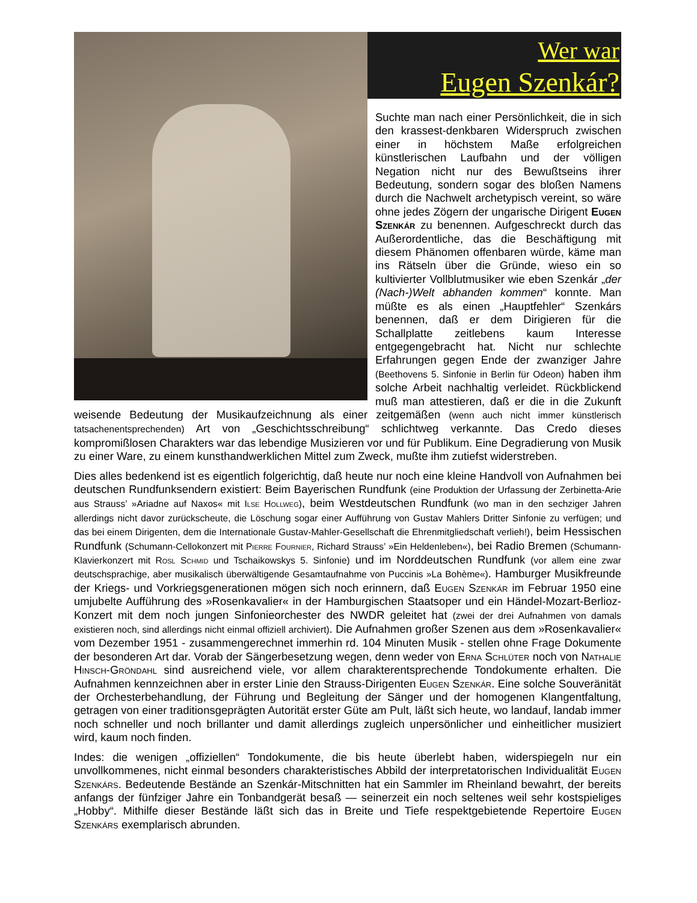Wer war
Eugen Szenkár?
Suchte man nach einer Persönlichkeit, die in sich den krassest-denkbaren Widerspruch zwischen einer in höchstem Maße erfolgreichen künstlerischen Laufbahn und der völligen Negation nicht nur des Bewußtseins ihrer Bedeutung, sondern sogar des bloßen Namens durch die Nachwelt archetypisch vereint, so wäre ohne jedes Zögern der ungarische Dirigent Eugen Szenkár zu benennen. Aufgeschreckt durch das Außerordentliche, das die Beschäftigung mit diesem Phänomen offenbaren würde, käme man ins Rätseln über die Gründe, wieso ein so kultivierter Vollblutmusiker wie eben Szenkár „der (Nach-)Welt abhanden kommen“ konnte. Man müßte es als einen „Hauptfehler“ Szenkárs benennen, daß er dem Dirigieren für die Schallplatte zeitlebens kaum Interesse entgegengebracht hat. Nicht nur schlechte Erfahrungen gegen Ende der zwanziger Jahre (Beethovens 5. Sinfonie in Berlin für Odeon) haben ihm solche Arbeit nachhaltig verleidet. Rückblickend muß man attestieren, daß er die in die Zukunft weisende Bedeutung der Musikaufzeichnung als einer zeitgemäßen (wenn auch nicht immer künstlerisch tatsachenentsprechenden) Art von „Geschichtsschreibung“ schlichtweg verkannte. Das Credo dieses kompromißlosen Charakters war das lebendige Musizieren vor und für Publikum. Eine Degradierung von Musik zu einer Ware, zu einem kunsthandwerklichen Mittel zum Zweck, mußte ihm zutiefst widerstreben.
Dies alles bedenkend ist es eigentlich folgerichtig, daß heute nur noch eine kleine Handvoll von Aufnahmen bei deutschen Rundfunksendern existiert: Beim Bayerischen Rundfunk (eine Produktion der Urfassung der Zerbinetta-Arie aus Strauss’ »Ariadne auf Naxos« mit Ilse Hollweg), beim Westdeutschen Rundfunk (wo man in den sechziger Jahren allerdings nicht davor zurückscheute, die Löschung sogar einer Aufführung von Gustav Mahlers Dritter Sinfonie zu verfügen; und das bei einem Dirigenten, dem die Internationale Gustav-Mahler-Gesellschaft die Ehrenmitgliedschaft verlieh!), beim Hessischen Rundfunk (Schumann-Cellokonzert mit Pierre Fournier, Richard Strauss’ »Ein Heldenleben«), bei Radio Bremen (Schumann-Klavierkonzert mit Rosl Schmid und Tschaikowskys 5. Sinfonie) und im Norddeutschen Rundfunk (vor allem eine zwar deutschsprachige, aber musikalisch überwältigende Gesamtaufnahme von Puccinis »La Bohème«). Hamburger Musikfreunde der Kriegs- und Vorkriegsgenerationen mögen sich noch erinnern, daß Eugen Szenkár im Februar 1950 eine umjubelte Aufführung des »Rosenkavalier« in der Hamburgischen Staatsoper und ein Händel-Mozart-Berlioz-Konzert mit dem noch jungen Sinfonieorchester des NWDR geleitet hat (zwei der drei Aufnahmen von damals existieren noch, sind allerdings nicht einmal offiziell archiviert). Die Aufnahmen großer Szenen aus dem »Rosenkavalier« vom Dezember 1951 - zusammengerechnet immerhin rd. 104 Minuten Musik - stellen ohne Frage Dokumente der besonderen Art dar. Vorab der Sängerbesetzung wegen, denn weder von Erna Schlüter noch von Nathalie Hinsch-Gröndahl sind ausreichend viele, vor allem charakterentsprechende Tondokumente erhalten. Die Aufnahmen kennzeichnen aber in erster Linie den Strauss-Dirigenten Eugen Szenkár. Eine solche Souveränität der Orchesterbehandlung, der Führung und Begleitung der Sänger und der homogenen Klangentfaltung, getragen von einer traditionsgeprägten Autorität erster Güte am Pult, läßt sich heute, wo landauf, landab immer noch schneller und noch brillanter und damit allerdings zugleich unpersönlicher und einheitlicher musiziert wird, kaum noch finden.
Indes: die wenigen „offiziellen“ Tondokumente, die bis heute überlebt haben, widerspiegeln nur ein unvollkommenes, nicht einmal besonders charakteristisches Abbild der interpretatorischen Individualität Eugen Szenkárs. Bedeutende Bestände an Szenkár-Mitschnitten hat ein Sammler im Rheinland bewahrt, der bereits anfangs der fünfziger Jahre ein Tonbandgerät besaß — seinerzeit ein noch seltenes weil sehr kostspieliges „Hobby“. Mithilfe dieser Bestände läßt sich das in Breite und Tiefe respektgebietende Repertoire Eugen Szenkárs exemplarisch abrunden.